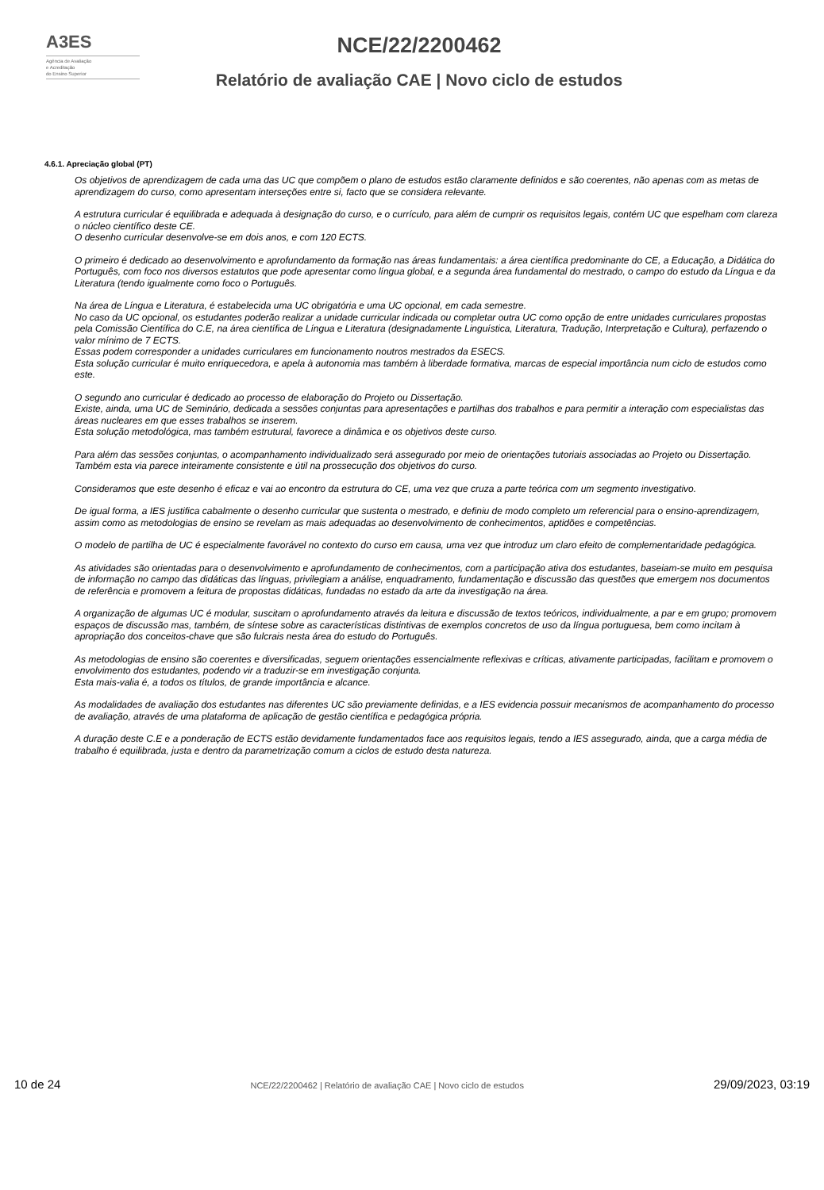A3ES
Agência de Avaliação
e Acreditação
do Ensino Superior
NCE/22/2200462
Relatório de avaliação CAE | Novo ciclo de estudos
4.6.1. Apreciação global (PT)
Os objetivos de aprendizagem de cada uma das UC que compõem o plano de estudos estão claramente definidos e são coerentes, não apenas com as metas de aprendizagem do curso, como apresentam interseções entre si, facto que se considera relevante.
A estrutura curricular é equilibrada e adequada à designação do curso, e o currículo, para além de cumprir os requisitos legais, contém UC que espelham com clareza o núcleo científico deste CE.
O desenho curricular desenvolve-se em dois anos, e com 120 ECTS.
O primeiro é dedicado ao desenvolvimento e aprofundamento da formação nas áreas fundamentais: a área científica predominante do CE, a Educação, a Didática do Português, com foco nos diversos estatutos que pode apresentar como língua global, e a segunda área fundamental do mestrado, o campo do estudo da Língua e da Literatura (tendo igualmente como foco o Português.
Na área de Língua e Literatura, é estabelecida uma UC obrigatória e uma UC opcional, em cada semestre.
No caso da UC opcional, os estudantes poderão realizar a unidade curricular indicada ou completar outra UC como opção de entre unidades curriculares propostas pela Comissão Científica do C.E, na área científica de Língua e Literatura (designadamente Linguística, Literatura, Tradução, Interpretação e Cultura), perfazendo o valor mínimo de 7 ECTS.
Essas podem corresponder a unidades curriculares em funcionamento noutros mestrados da ESECS.
Esta solução curricular é muito enriquecedora, e apela à autonomia mas também à liberdade formativa, marcas de especial importância num ciclo de estudos como este.
O segundo ano curricular é dedicado ao processo de elaboração do Projeto ou Dissertação.
Existe, ainda, uma UC de Seminário, dedicada a sessões conjuntas para apresentações e partilhas dos trabalhos e para permitir a interação com especialistas das áreas nucleares em que esses trabalhos se inserem.
Esta solução metodológica, mas também estrutural, favorece a dinâmica e os objetivos deste curso.
Para além das sessões conjuntas, o acompanhamento individualizado será assegurado por meio de orientações tutoriais associadas ao Projeto ou Dissertação. Também esta via parece inteiramente consistente e útil na prossecução dos objetivos do curso.
Consideramos que este desenho é eficaz e vai ao encontro da estrutura do CE, uma vez que cruza a parte teórica com um segmento investigativo.
De igual forma, a IES justifica cabalmente o desenho curricular que sustenta o mestrado, e definiu de modo completo um referencial para o ensino-aprendizagem, assim como as metodologias de ensino se revelam as mais adequadas ao desenvolvimento de conhecimentos, aptidões e competências.
O modelo de partilha de UC é especialmente favorável no contexto do curso em causa, uma vez que introduz um claro efeito de complementaridade pedagógica.
As atividades são orientadas para o desenvolvimento e aprofundamento de conhecimentos, com a participação ativa dos estudantes, baseiam-se muito em pesquisa de informação no campo das didáticas das línguas, privilegiam a análise, enquadramento, fundamentação e discussão das questões que emergem nos documentos de referência e promovem a feitura de propostas didáticas, fundadas no estado da arte da investigação na área.
A organização de algumas UC é modular, suscitam o aprofundamento através da leitura e discussão de textos teóricos, individualmente, a par e em grupo; promovem espaços de discussão mas, também, de síntese sobre as características distintivas de exemplos concretos de uso da língua portuguesa, bem como incitam à apropriação dos conceitos-chave que são fulcrais nesta área do estudo do Português.
As metodologias de ensino são coerentes e diversificadas, seguem orientações essencialmente reflexivas e críticas, ativamente participadas, facilitam e promovem o envolvimento dos estudantes, podendo vir a traduzir-se em investigação conjunta.
Esta mais-valia é, a todos os títulos, de grande importância e alcance.
As modalidades de avaliação dos estudantes nas diferentes UC são previamente definidas, e a IES evidencia possuir mecanismos de acompanhamento do processo de avaliação, através de uma plataforma de aplicação de gestão científica e pedagógica própria.
A duração deste C.E e a ponderação de ECTS estão devidamente fundamentados face aos requisitos legais, tendo a IES assegurado, ainda, que a carga média de trabalho é equilibrada, justa e dentro da parametrização comum a ciclos de estudo desta natureza.
10 de 24 NCE/22/2200462 | Relatório de avaliação CAE | Novo ciclo de estudos 29/09/2023, 03:19